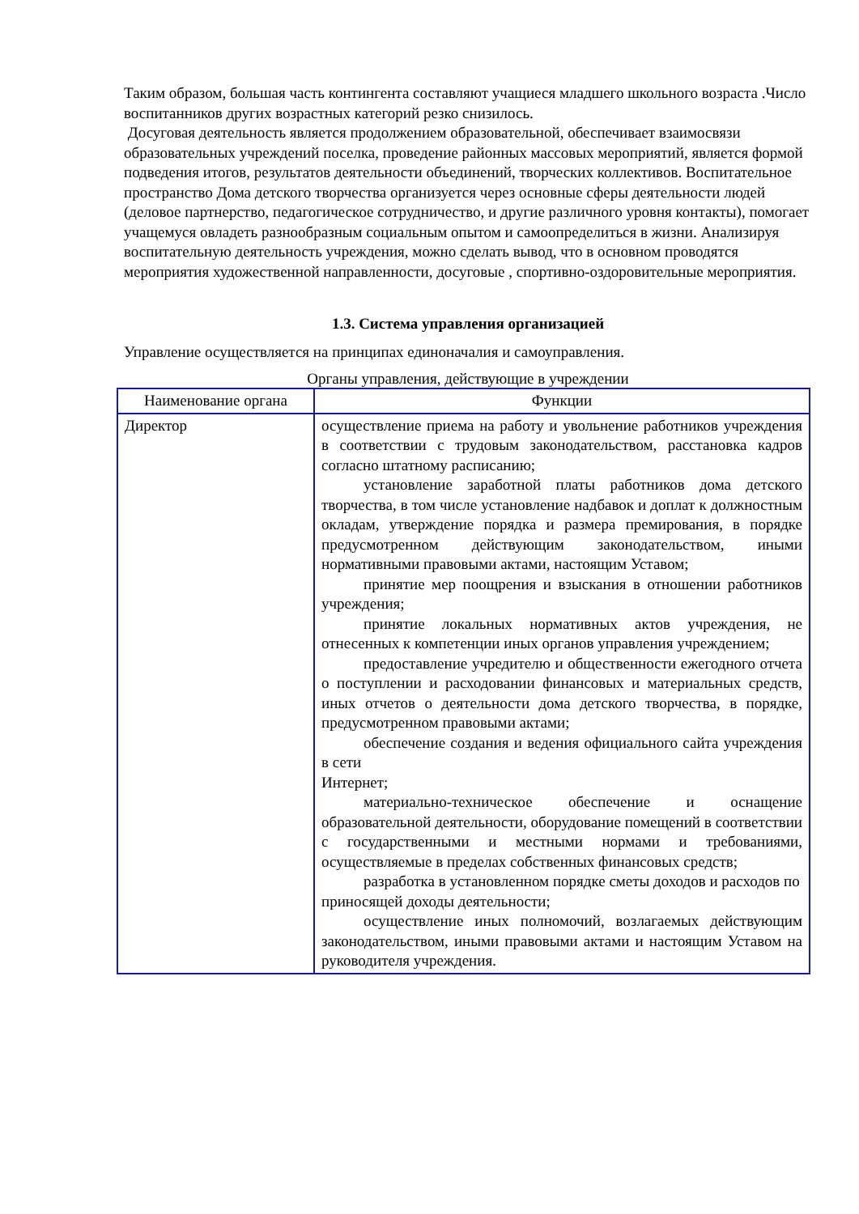Таким образом, большая часть контингента составляют учащиеся младшего школьного возраста .Число воспитанников других возрастных категорий резко снизилось.
Досуговая деятельность является продолжением образовательной, обеспечивает взаимосвязи образовательных учреждений поселка, проведение районных массовых мероприятий, является формой подведения итогов, результатов деятельности объединений, творческих коллективов. Воспитательное пространство Дома детского творчества организуется через основные сферы деятельности людей (деловое партнерство, педагогическое сотрудничество, и другие различного уровня контакты), помогает учащемуся овладеть разнообразным социальным опытом и самоопределиться в жизни. Анализируя воспитательную деятельность учреждения, можно сделать вывод, что в основном проводятся мероприятия художественной направленности, досуговые , спортивно-оздоровительные мероприятия.
1.3. Система управления организацией
Управление осуществляется на принципах единоначалия и самоуправления.
Органы управления, действующие в учреждении
| Наименование органа | Функции |
| --- | --- |
| Директор | осуществление приема на работу и увольнение работников учреждения в соответствии с трудовым законодательством, расстановка кадров согласно штатному расписанию; установление заработной платы работников дома детского творчества, в том числе установление надбавок и доплат к должностным окладам, утверждение порядка и размера премирования, в порядке предусмотренном действующим законодательством, иными нормативными правовыми актами, настоящим Уставом; принятие мер поощрения и взыскания в отношении работников учреждения; принятие локальных нормативных актов учреждения, не отнесенных к компетенции иных органов управления учреждением; предоставление учредителю и общественности ежегодного отчета о поступлении и расходовании финансовых и материальных средств, иных отчетов о деятельности дома детского творчества, в порядке, предусмотренном правовыми актами; обеспечение создания и ведения официального сайта учреждения в сети Интернет; материально-техническое обеспечение и оснащение образовательной деятельности, оборудование помещений в соответствии с государственными и местными нормами и требованиями, осуществляемые в пределах собственных финансовых средств; разработка в установленном порядке сметы доходов и расходов по приносящей доходы деятельности; осуществление иных полномочий, возлагаемых действующим законодательством, иными правовыми актами и настоящим Уставом на руководителя учреждения. |